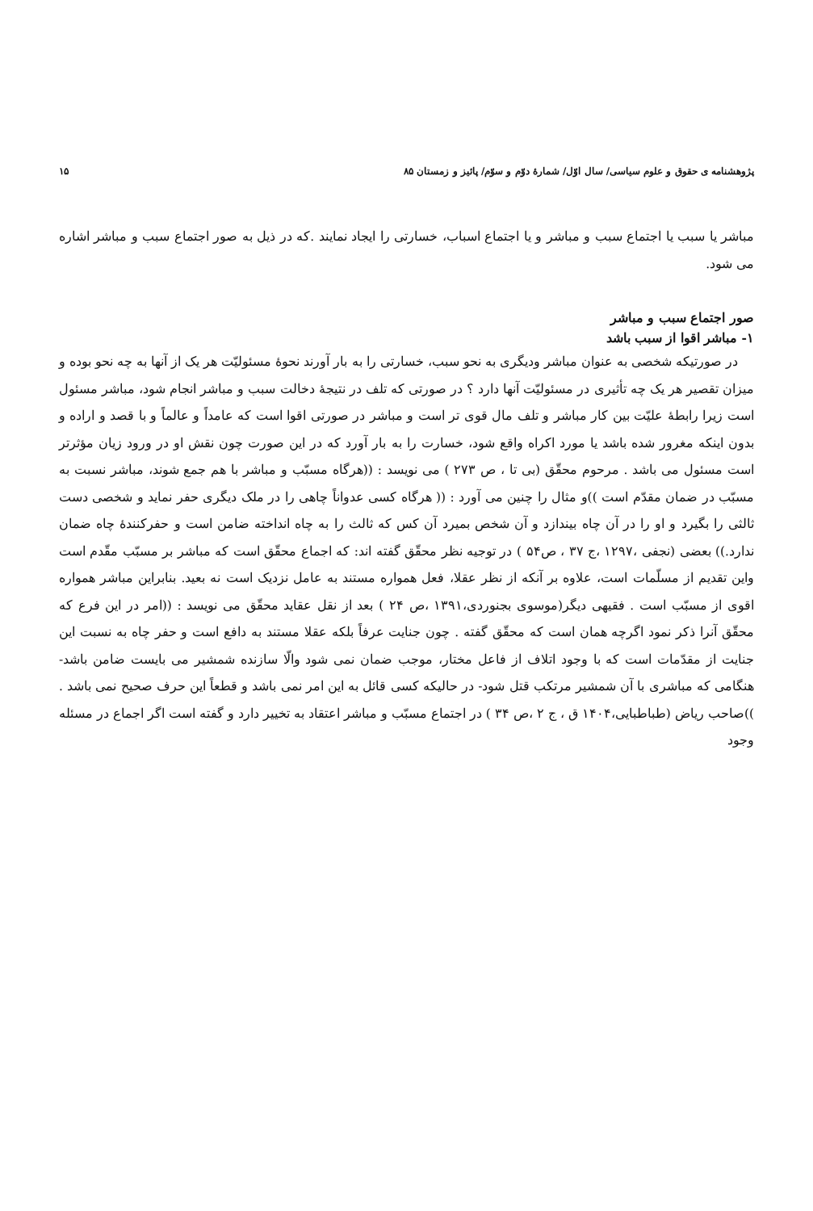پژوهشنامه ی حقوق و علوم سیاسی/ سال اوّل/ شمارهٔ دوّم و سوّم/ پائیز و زمستان ۸۵ ۱۵
مباشر یا سبب یا اجتماع سبب و مباشر و یا اجتماع اسباب، خسارتی را ایجاد نمایند .که در ذیل به صور اجتماع سبب و مباشر اشاره می شود.
صور اجتماع سبب و مباشر
۱- مباشر اقوا از سبب باشد
در صورتیکه شخصی به عنوان مباشر ودیگری به نحو سبب، خسارتی را به بار آورند نحوهٔ مسئولیّت هر یک از آنها به چه نحو بوده و میزان تقصیر هر یک چه تأثیری در مسئولیّت آنها دارد ؟ در صورتی که تلف در نتیجهٔ دخالت سبب و مباشر انجام شود، مباشر مسئول است زیرا رابطهٔ علیّت بین کار مباشر و تلف مال قوی تر است و مباشر در صورتی اقوا است که عامداً و عالماً و با قصد و اراده و بدون اینکه مغرور شده باشد یا مورد اکراه واقع شود، خسارت را به بار آورد که در این صورت چون نقش او در ورود زیان مؤثرتر است مسئول می باشد . مرحوم محقّق (بی تا ، ص ۲۷۳ ) می نویسد : ((هرگاه مسبّب و مباشر با هم جمع شوند، مباشر نسبت به مسبّب در ضمان مقدّم است ))و مثال را چنین می آورد : (( هرگاه کسی عدواناً چاهی را در ملک دیگری حفر نماید و شخصی دست ثالثی را بگیرد و او را در آن چاه بیندازد و آن شخص بمیرد آن کس که ثالث را به چاه انداخته ضامن است و حفرکنندهٔ چاه ضمان ندارد.)) بعضی (نجفی ،۱۲۹۷ ،ج ۳۷ ، ص۵۴ ) در توجیه نظر محقّق گفته اند: که اجماع محقّق است که مباشر بر مسبّب مقّدم است واین تقدیم از مسلّمات است، علاوه بر آنکه از نظر عقلا، فعل همواره مستند به عامل نزدیک است نه بعید. بنابراین مباشر همواره اقوی از مسبّب است . فقیهی دیگر(موسوی بجنوردی،۱۳۹۱ ،ص ۲۴ ) بعد از نقل عقاید محقّق می نویسد : ((امر در این فرع که محقّق آنرا ذکر نمود اگرچه همان است که محقّق گفته . چون جنایت عرفاً بلکه عقلا مستند به دافع است و حفر چاه به نسبت این جنایت از مقدّمات است که با وجود اتلاف از فاعل مختار، موجب ضمان نمی شود والّا سازنده شمشیر می بایست ضامن باشد- هنگامی که مباشری با آن شمشیر مرتکب قتل شود- در حالیکه کسی قائل به این امر نمی باشد و قطعاً این حرف صحیح نمی باشد . ))صاحب ریاض (طباطبایی،۱۴۰۴ ق ، ج ۲ ،ص ۳۴ ) در اجتماع مسبّب و مباشر اعتقاد به تخییر دارد و گفته است اگر اجماع در مسئله وجود